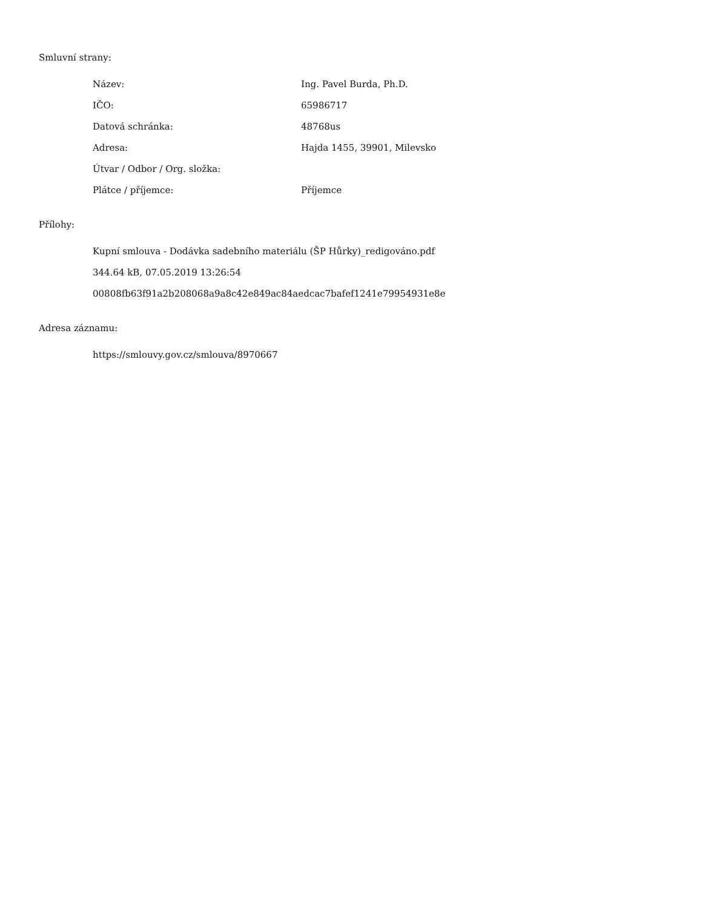Smluvní strany:
| Název: | Ing. Pavel Burda, Ph.D. |
| IČO: | 65986717 |
| Datová schránka: | 48768us |
| Adresa: | Hajda 1455, 39901, Milevsko |
| Útvar / Odbor / Org. složka: | |
| Plátce / příjemce: | Příjemce |
Přílohy:
Kupní smlouva - Dodávka sadebního materiálu (ŠP Hůrky)_redigováno.pdf
344.64 kB, 07.05.2019 13:26:54
00808fb63f91a2b208068a9a8c42e849ac84aedcac7bafef1241e79954931e8e
Adresa záznamu:
https://smlouvy.gov.cz/smlouva/8970667